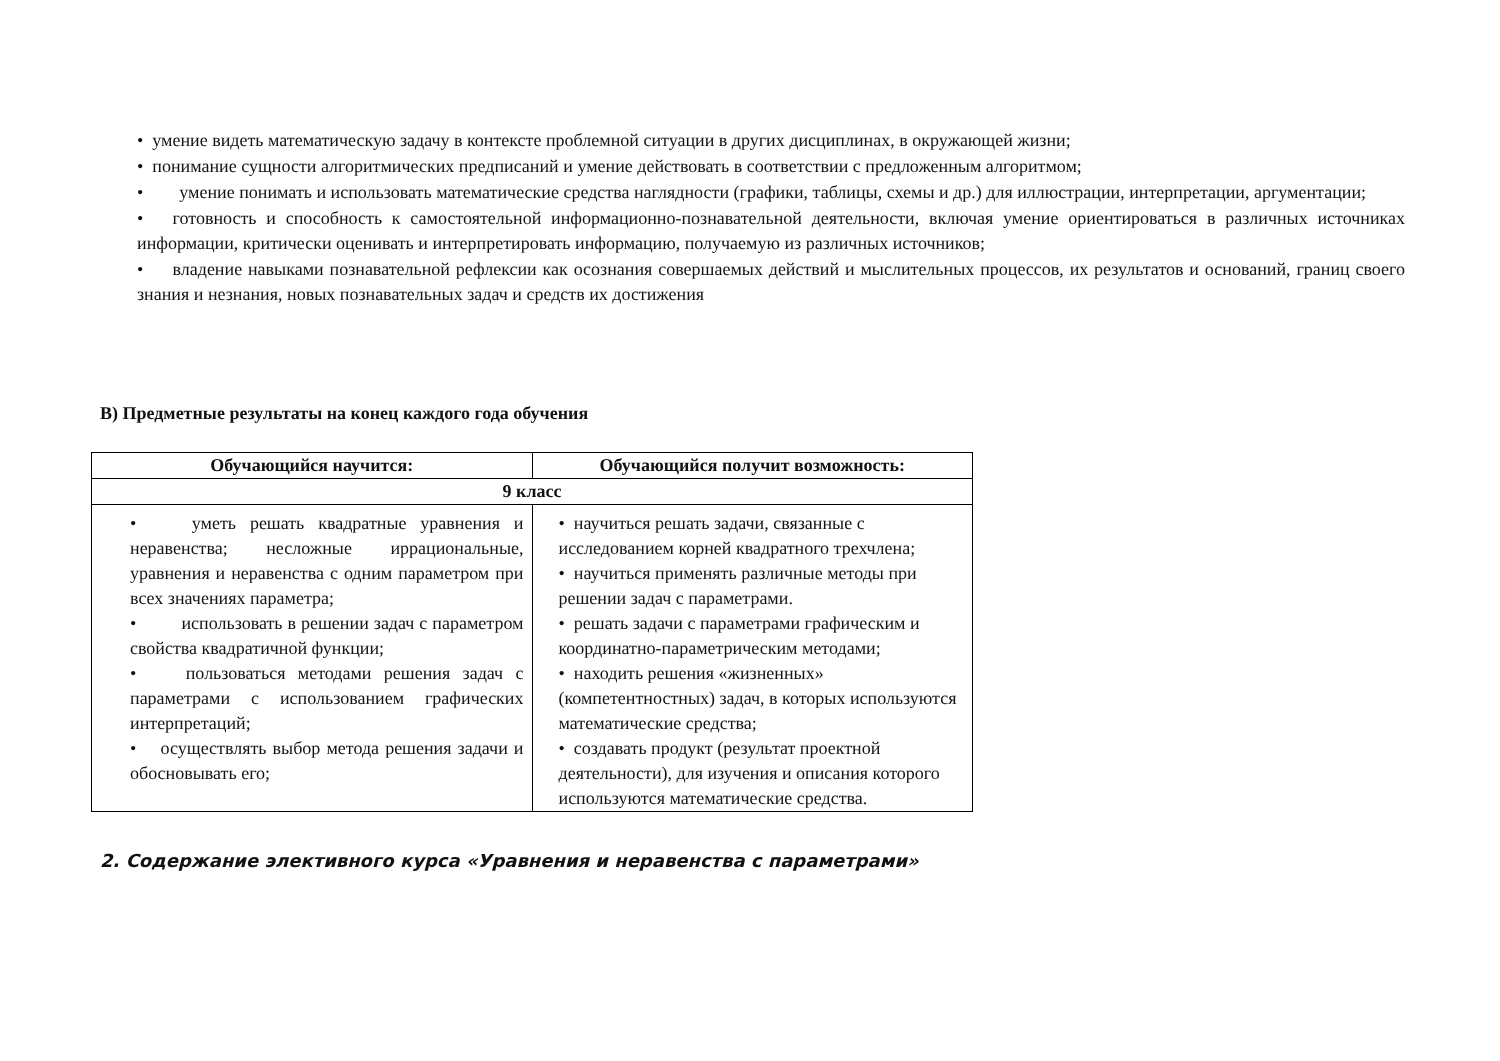• умение видеть математическую задачу в контексте проблемной ситуации в других дисциплинах, в окружающей жизни;
• понимание сущности алгоритмических предписаний и умение действовать в соответствии с предложенным алгоритмом;
• умение понимать и использовать математические средства наглядности (графики, таблицы, схемы и др.) для иллюстрации, интерпретации, аргументации;
• готовность и способность к самостоятельной информационно-познавательной деятельности, включая умение ориентироваться в различных источниках информации, критически оценивать и интерпретировать информацию, получаемую из различных источников;
• владение навыками познавательной рефлексии как осознания совершаемых действий и мыслительных процессов, их результатов и оснований, границ своего знания и незнания, новых познавательных задач и средств их достижения
В) Предметные результаты на конец каждого года обучения
| Обучающийся научится: | Обучающийся получит возможность: |
| --- | --- |
| 9 класс | |
| • уметь решать квадратные уравнения и неравенства; несложные иррациональные, уравнения и неравенства с одним параметром при всех значениях параметра; • использовать в решении задач с параметром свойства квадратичной функции; • пользоваться методами решения задач с параметрами с использованием графических интерпретаций; • осуществлять выбор метода решения задачи и обосновывать его; | • научиться решать задачи, связанные с исследованием корней квадратного трехчлена; • научиться применять различные методы при решении задач с параметрами. • решать задачи с параметрами графическим и координатно-параметрическим методами; • находить решения «жизненных» (компетентностных) задач, в которых используются математические средства; • создавать продукт (результат проектной деятельности), для изучения и описания которого используются математические средства. |
2. Содержание элективного курса «Уравнения и неравенства с параметрами»